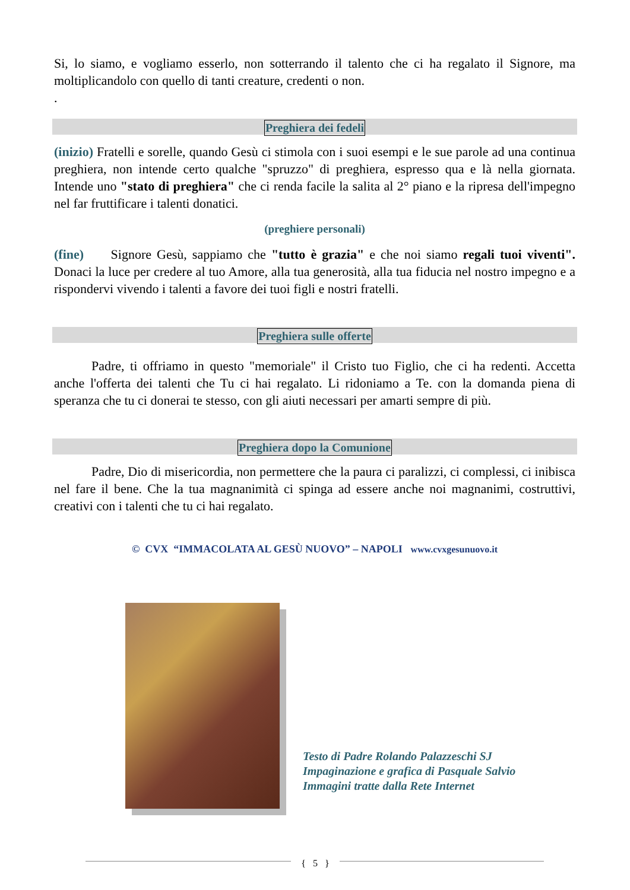Si, lo siamo, e vogliamo esserlo, non sotterrando il talento che ci ha regalato il Signore, ma moltiplicandolo con quello di tanti creature, credenti o non.
.
Preghiera dei fedeli
(inizio) Fratelli e sorelle, quando Gesù ci stimola con i suoi esempi e le sue parole ad una continua preghiera, non intende certo qualche "spruzzo" di preghiera, espresso qua e là nella giornata. Intende uno "stato di preghiera" che ci renda facile la salita al 2° piano e la ripresa dell'impegno nel far fruttificare i talenti donatici.
(preghiere personali)
(fine) Signore Gesù, sappiamo che "tutto è grazia" e che noi siamo regali tuoi viventi". Donaci la luce per credere al tuo Amore, alla tua generosità, alla tua fiducia nel nostro impegno e a rispondervi vivendo i talenti a favore dei tuoi figli e nostri fratelli.
Preghiera sulle offerte
Padre, ti offriamo in questo "memoriale" il Cristo tuo Figlio, che ci ha redenti. Accetta anche l'offerta dei talenti che Tu ci hai regalato. Li ridoniamo a Te. con la domanda piena di speranza che tu ci donerai te stesso, con gli aiuti necessari per amarti sempre di più.
Preghiera dopo la Comunione
Padre, Dio di misericordia, non permettere che la paura ci paralizzi, ci complessi, ci inibisca nel fare il bene. Che la tua magnanimità ci spinga ad essere anche noi magnanimi, costruttivi, creativi con i talenti che tu ci hai regalato.
© CVX “IMMACOLATA AL GESÙ NUOVO” – NAPOLI www.cvxgesunuovo.it
Testo di Padre Rolando Palazzeschi SJ
Impaginazione e grafica di Pasquale Salvio
Immagini tratte dalla Rete Internet
{ 5 }